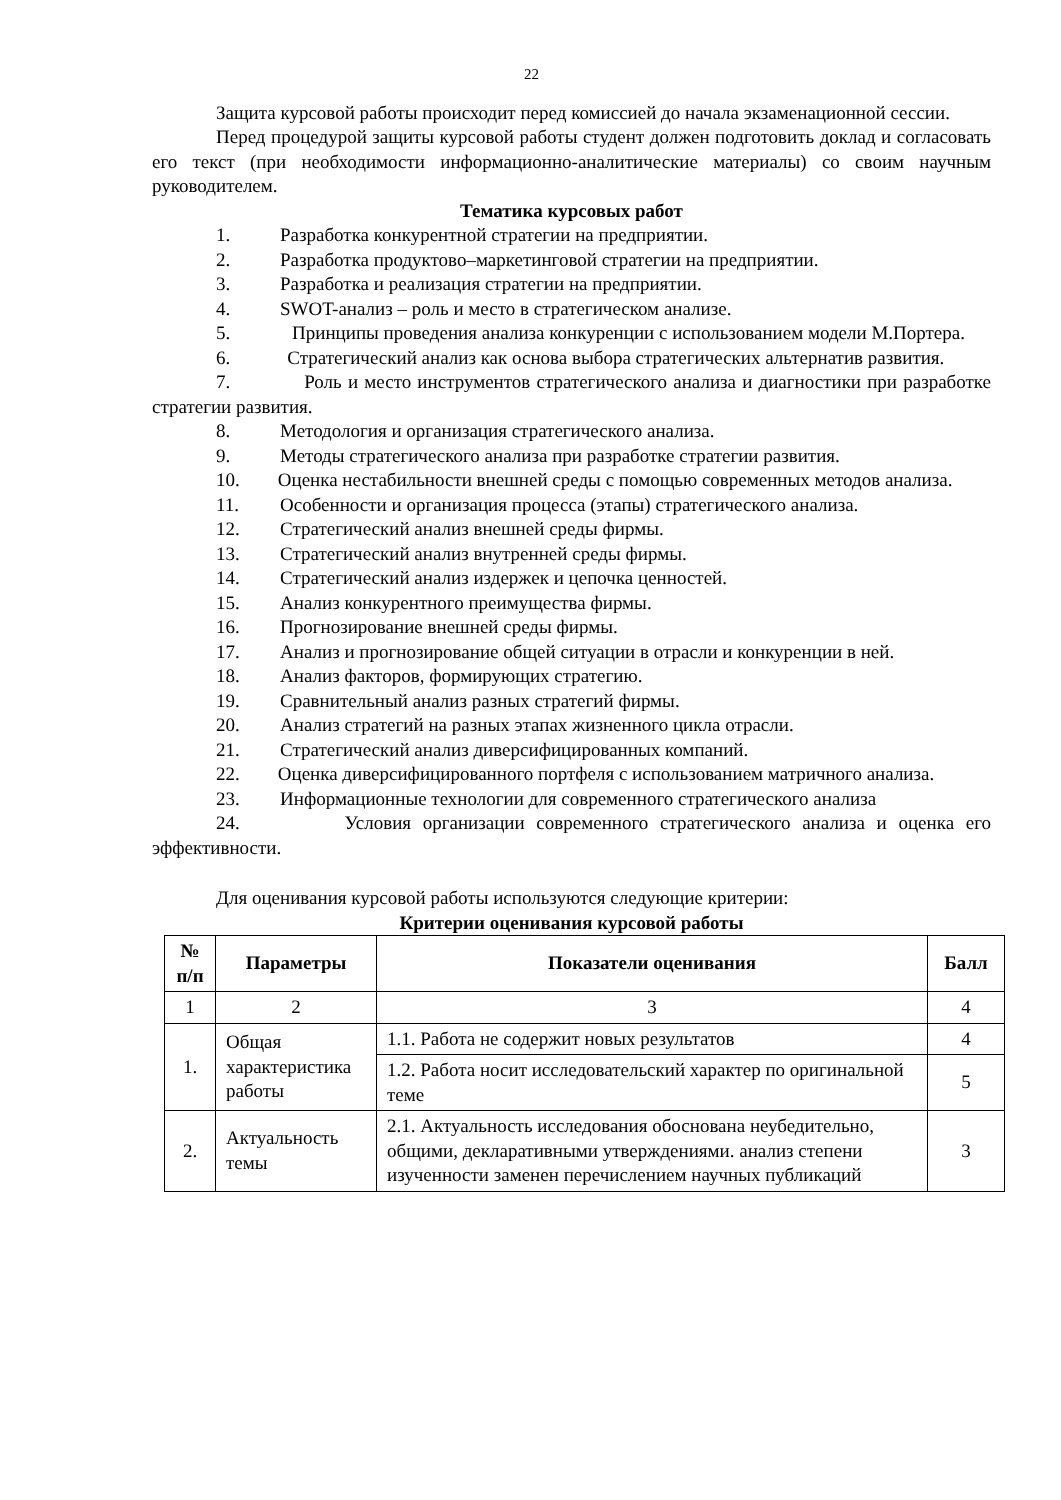22
Защита курсовой работы происходит перед комиссией до начала экзаменационной сессии.
Перед процедурой защиты курсовой работы студент должен подготовить доклад и согласовать его текст (при необходимости информационно-аналитические материалы) со своим научным руководителем.
Тематика курсовых работ
1. Разработка конкурентной стратегии на предприятии.
2. Разработка продуктово–маркетинговой стратегии на предприятии.
3. Разработка и реализация стратегии на предприятии.
4. SWOT-анализ – роль и место в стратегическом анализе.
5. Принципы проведения анализа конкуренции с использованием модели М.Портера.
6. Стратегический анализ как основа выбора стратегических альтернатив развития.
7. Роль и место инструментов стратегического анализа и диагностики при разработке стратегии развития.
8. Методология и организация стратегического анализа.
9. Методы стратегического анализа при разработке стратегии развития.
10. Оценка нестабильности внешней среды с помощью современных методов анализа.
11. Особенности и организация процесса (этапы) стратегического анализа.
12. Стратегический анализ внешней среды фирмы.
13. Стратегический анализ внутренней среды фирмы.
14. Стратегический анализ издержек и цепочка ценностей.
15. Анализ конкурентного преимущества фирмы.
16. Прогнозирование внешней среды фирмы.
17. Анализ и прогнозирование общей ситуации в отрасли и конкуренции в ней.
18. Анализ факторов, формирующих стратегию.
19. Сравнительный анализ разных стратегий фирмы.
20. Анализ стратегий на разных этапах жизненного цикла отрасли.
21. Стратегический анализ диверсифицированных компаний.
22. Оценка диверсифицированного портфеля с использованием матричного анализа.
23. Информационные технологии для современного стратегического анализа
24. Условия организации современного стратегического анализа и оценка его эффективности.
Для оценивания курсовой работы используются следующие критерии:
Критерии оценивания курсовой работы
| № п/п | Параметры | Показатели оценивания | Балл |
| --- | --- | --- | --- |
| 1 | 2 | 3 | 4 |
| 1. | Общая характеристика работы | 1.1. Работа не содержит новых результатов | 4 |
| | | 1.2. Работа носит исследовательский характер по оригинальной теме | 5 |
| 2. | Актуальность темы | 2.1. Актуальность исследования обоснована неубедительно, общими, декларативными утверждениями. анализ степени изученности заменен перечислением научных публикаций | 3 |